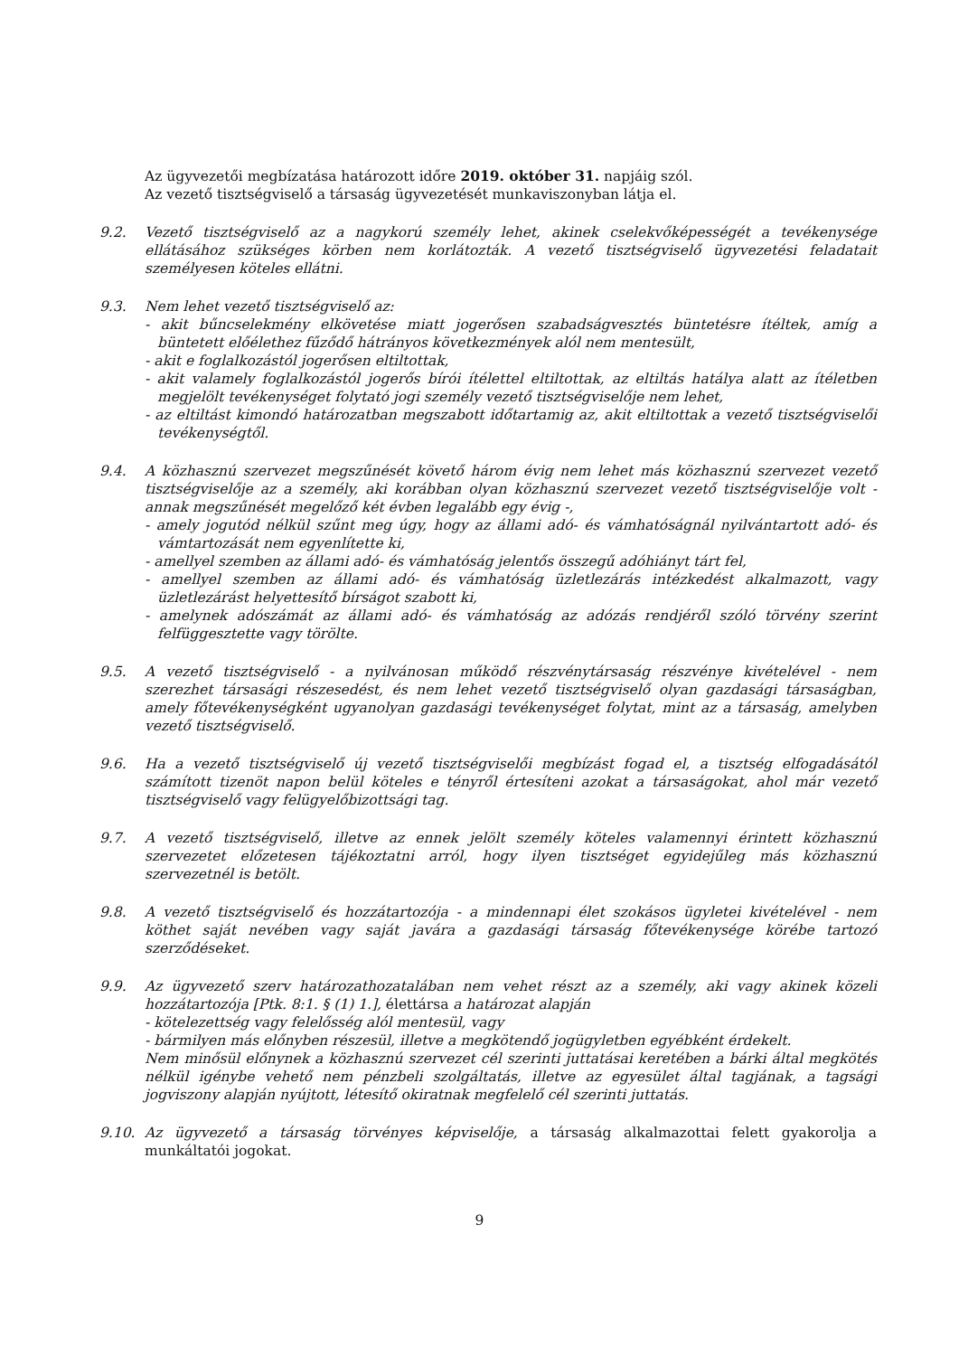Az ügyvezetői megbízatása határozott időre 2019. október 31. napjáig szól.
Az vezető tisztségviselő a társaság ügyvezetését munkaviszonyban látja el.
9.2. Vezető tisztségviselő az a nagykorú személy lehet, akinek cselekvőképességét a tevékenysége ellátásához szükséges körben nem korlátozták. A vezető tisztségviselő ügyvezetési feladatait személyesen köteles ellátni.
9.3. Nem lehet vezető tisztségviselő az:
- akit bűncselekmény elkövetése miatt jogerősen szabadságvesztés büntetésre ítéltek, amíg a büntetett előélethez fűződő hátrányos következmények alól nem mentesült,
- akit e foglalkozástól jogerősen eltiltottak,
- akit valamely foglalkozástól jogerős bírói ítélettel eltiltottak, az eltiltás hatálya alatt az ítéletben megjelölt tevékenységet folytató jogi személy vezető tisztségviselője nem lehet,
- az eltiltást kimondó határozatban megszabott időtartamig az, akit eltiltottak a vezető tisztségviselői tevékenységtől.
9.4. A közhasznú szervezet megszűnését követő három évig nem lehet más közhasznú szervezet vezető tisztségviselője az a személy, aki korábban olyan közhasznú szervezet vezető tisztségviselője volt - annak megszűnését megelőző két évben legalább egy évig -,
- amely jogutód nélkül szűnt meg úgy, hogy az állami adó- és vámhatóságnál nyilvántartott adó- és vámtartozását nem egyenlítette ki,
- amellyel szemben az állami adó- és vámhatóság jelentős összegű adóhiányt tárt fel,
- amellyel szemben az állami adó- és vámhatóság üzletlezárás intézkedést alkalmazott, vagy üzletlezárást helyettesítő bírságot szabott ki,
- amelynek adószámát az állami adó- és vámhatóság az adózás rendjéről szóló törvény szerint felfüggesztette vagy törölte.
9.5. A vezető tisztségviselő - a nyilvánosan működő részvénytársaság részvénye kivételével - nem szerezhet társasági részesedést, és nem lehet vezető tisztségviselő olyan gazdasági társaságban, amely főtevékenységként ugyanolyan gazdasági tevékenységet folytat, mint az a társaság, amelyben vezető tisztségviselő.
9.6. Ha a vezető tisztségviselő új vezető tisztségviselői megbízást fogad el, a tisztség elfogadásától számított tizenöt napon belül köteles e tényről értesíteni azokat a társaságokat, ahol már vezető tisztségviselő vagy felügyelőbizottsági tag.
9.7. A vezető tisztségviselő, illetve az ennek jelölt személy köteles valamennyi érintett közhasznú szervezetet előzetesen tájékoztatni arról, hogy ilyen tisztséget egyidejűleg más közhasznú szervezetnél is betölt.
9.8. A vezető tisztségviselő és hozzátartozója - a mindennapi élet szokásos ügyletei kivételével - nem köthet saját nevében vagy saját javára a gazdasági társaság főtevékenysége körébe tartozó szerződéseket.
9.9. Az ügyvezető szerv határozathozatalában nem vehet részt az a személy, aki vagy akinek közeli hozzátartozója [Ptk. 8:1. § (1) 1.], élettársa a határozat alapján
- kötelezettség vagy felelősség alól mentesül, vagy
- bármilyen más előnyben részesül, illetve a megkötendő jogügyletben egyébként érdekelt.
Nem minősül előnynek a közhasznú szervezet cél szerinti juttatásai keretében a bárki által megkötés nélkül igénybe vehető nem pénzbeli szolgáltatás, illetve az egyesület által tagjának, a tagsági jogviszony alapján nyújtott, létesítő okiratnak megfelelő cél szerinti juttatás.
9.10. Az ügyvezető a társaság törvényes képviselője, a társaság alkalmazottai felett gyakorolja a munkáltatói jogokat.
9